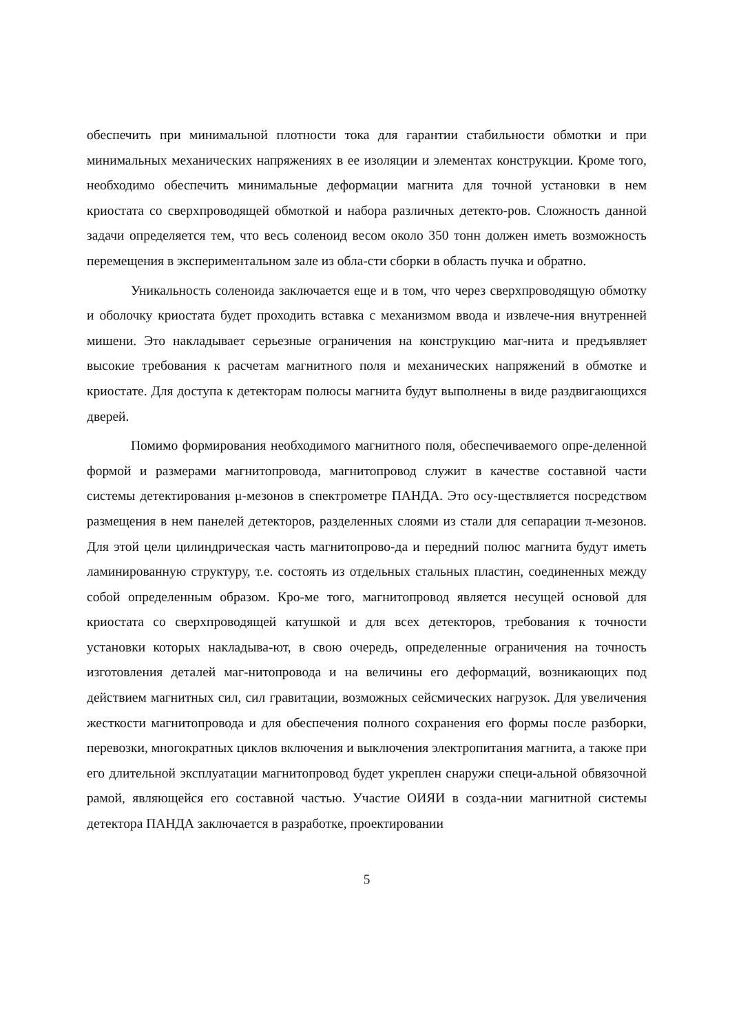обеспечить при минимальной плотности тока для гарантии стабильности обмотки и при минимальных механических напряжениях в ее изоляции и элементах конструкции. Кроме того, необходимо обеспечить минимальные деформации магнита для точной установки в нем криостата со сверхпроводящей обмоткой и набора различных детекто-ров. Сложность данной задачи определяется тем, что весь соленоид весом около 350 тонн должен иметь возможность перемещения в экспериментальном зале из обла-сти сборки в область пучка и обратно.
Уникальность соленоида заключается еще и в том, что через сверхпроводящую обмотку и оболочку криостата будет проходить вставка с механизмом ввода и извлече-ния внутренней мишени. Это накладывает серьезные ограничения на конструкцию маг-нита и предъявляет высокие требования к расчетам магнитного поля и механических напряжений в обмотке и криостате. Для доступа к детекторам полюсы магнита будут выполнены в виде раздвигающихся дверей.
Помимо формирования необходимого магнитного поля, обеспечиваемого опре-деленной формой и размерами магнитопровода, магнитопровод служит в качестве составной части системы детектирования μ-мезонов в спектрометре ПАНДА. Это осу-ществляется посредством размещения в нем панелей детекторов, разделенных слоями из стали для сепарации π-мезонов. Для этой цели цилиндрическая часть магнитопрово-да и передний полюс магнита будут иметь ламинированную структуру, т.е. состоять из отдельных стальных пластин, соединенных между собой определенным образом. Кро-ме того, магнитопровод является несущей основой для криостата со сверхпроводящей катушкой и для всех детекторов, требования к точности установки которых накладыва-ют, в свою очередь, определенные ограничения на точность изготовления деталей маг-нитопровода и на величины его деформаций, возникающих под действием магнитных сил, сил гравитации, возможных сейсмических нагрузок. Для увеличения жесткости магнитопровода и для обеспечения полного сохранения его формы после разборки, перевозки, многократных циклов включения и выключения электропитания магнита, а также при его длительной эксплуатации магнитопровод будет укреплен снаружи специ-альной обвязочной рамой, являющейся его составной частью. Участие ОИЯИ в созда-нии магнитной системы детектора ПАНДА заключается в разработке, проектировании
5